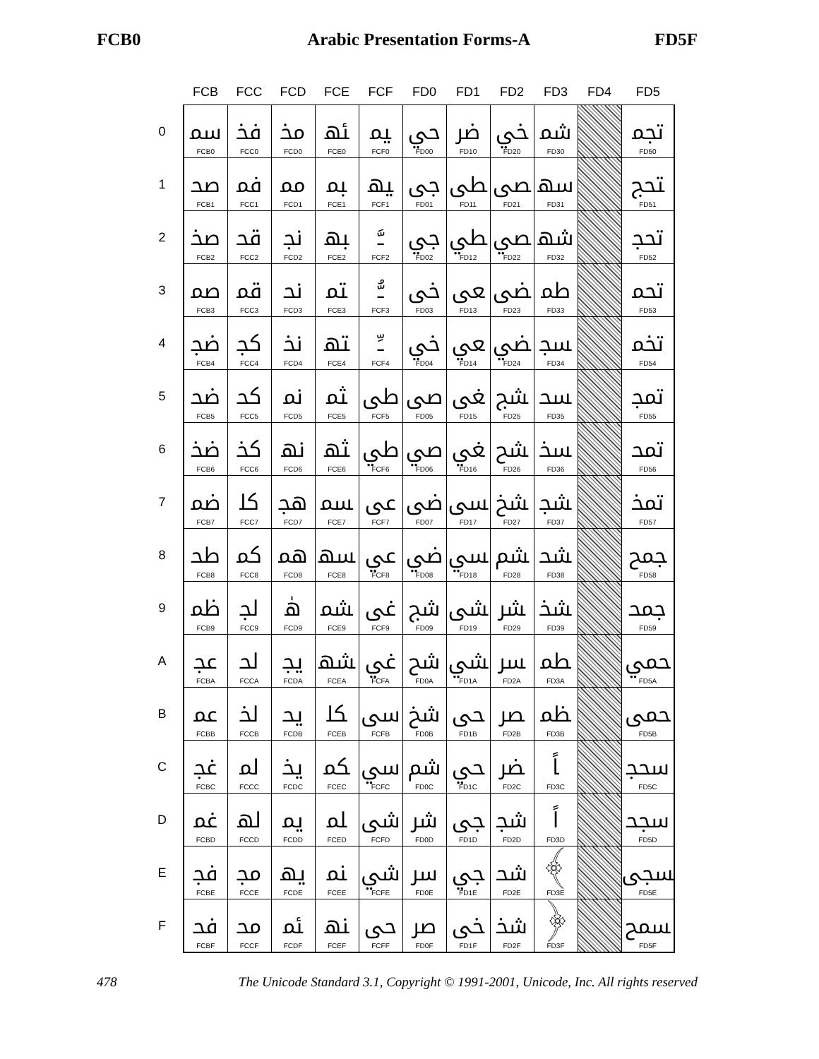FCB0 Arabic Presentation Forms-A FD5F
| | FCB | FCC | FCD | FCE | FCF | FD0 | FD1 | FD2 | FD3 | FD4 | FD5 |
| --- | --- | --- | --- | --- | --- | --- | --- | --- | --- | --- | --- |
| 0 | ﲰ FCB0 | ﳀ FCC0 | ﳐ FCD0 | ﳠ FCE0 | ﳰ FCF0 | ﴀ FD00 | ﴐ FD10 | ﴠ FD20 | ﴰ FD30 | | ﵐ FD50 |
| 1 | ﲱ FCB1 | ﳁ FCC1 | ﳑ FCD1 | ﳡ FCE1 | ﳱ FCF1 | ﴁ FD01 | ﴑ FD11 | ﴡ FD21 | ﴱ FD31 | | ﵑ FD51 |
| 2 | ﲲ FCB2 | ﳂ FCC2 | ﳒ FCD2 | ﳢ FCE2 | ﳲ FCF2 | ﴂ FD02 | ﴒ FD12 | ﴢ FD22 | ﴲ FD32 | | ﵒ FD52 |
| 3 | ﲳ FCB3 | ﳃ FCC3 | ﳓ FCD3 | ﳣ FCE3 | ﳳ FCF3 | ﴃ FD03 | ﴓ FD13 | ﴣ FD23 | ﴳ FD33 | | ﵓ FD53 |
| 4 | ﲴ FCB4 | ﳄ FCC4 | ﳔ FCD4 | ﳤ FCE4 | ﳴ FCF4 | ﴄ FD04 | ﴔ FD14 | ﴤ FD24 | ﴴ FD34 | | ﵔ FD54 |
| 5 | ﲵ FCB5 | ﳅ FCC5 | ﳕ FCD5 | ﳥ FCE5 | ﳵ FCF5 | ﴅ FD05 | ﴕ FD15 | ﴥ FD25 | ﴵ FD35 | | ﵕ FD55 |
| 6 | ﲶ FCB6 | ﳆ FCC6 | ﳖ FCD6 | ﳦ FCE6 | ﳶ FCF6 | ﴆ FD06 | ﴖ FD16 | ﴦ FD26 | ﴶ FD36 | | ﵖ FD56 |
| 7 | ﲷ FCB7 | ﳇ FCC7 | ﳗ FCD7 | ﳧ FCE7 | ﳷ FCF7 | ﴇ FD07 | ﴗ FD17 | ﴧ FD27 | ﴷ FD37 | | ﵗ FD57 |
| 8 | ﲸ FCB8 | ﳈ FCC8 | ﳘ FCD8 | ﳨ FCE8 | ﳸ FCF8 | ﴈ FD08 | ﴘ FD18 | ﴨ FD28 | ﴸ FD38 | | ﵘ FD58 |
| 9 | ﲹ FCB9 | ﳉ FCC9 | ﳙ FCD9 | ﳩ FCE9 | ﳹ FCF9 | ﴉ FD09 | ﴙ FD19 | ﴩ FD29 | ﴹ FD39 | | ﵙ FD59 |
| A | ﲺ FCBA | ﳊ FCCA | ﳚ FCDA | ﳪ FCEA | ﳺ FCFA | ﴊ FD0A | ﴚ FD1A | ﴪ FD2A | ﴺ FD3A | | ﵚ FD5A |
| B | ﲻ FCBB | ﳋ FCCB | ﳛ FCDB | ﳫ FCEB | ﳻ FCFB | ﴋ FD0B | ﴛ FD1B | ﴫ FD2B | ﴻ FD3B | | ﵛ FD5B |
| C | ﲼ FCBC | ﳌ FCCC | ﳜ FCDC | ﳬ FCEC | ﳼ FCFC | ﴌ FD0C | ﴜ FD1C | ﴬ FD2C | ﴼ FD3C | | ﵜ FD5C |
| D | ﲽ FCBD | ﳍ FCCD | ﳝ FCDD | ﳭ FCED | ﳽ FCFD | ﴍ FD0D | ﴝ FD1D | ﴭ FD2D | ﴽ FD3D | | ﵝ FD5D |
| E | ﲾ FCBE | ﳎ FCCE | ﳞ FCDE | ﳮ FCEE | ﳾ FCFE | ﴎ FD0E | ﴞ FD1E | ﴮ FD2E | ﴾ FD3E | | ﵞ FD5E |
| F | ﲿ FCBF | ﳏ FCCF | ﳟ FCDF | ﳯ FCEF | ﳿ FCFF | ﴏ FD0F | ﴟ FD1F | ﴯ FD2F | ﴿ FD3F | | ﵟ FD5F |
478 The Unicode Standard 3.1, Copyright © 1991-2001, Unicode, Inc. All rights reserved